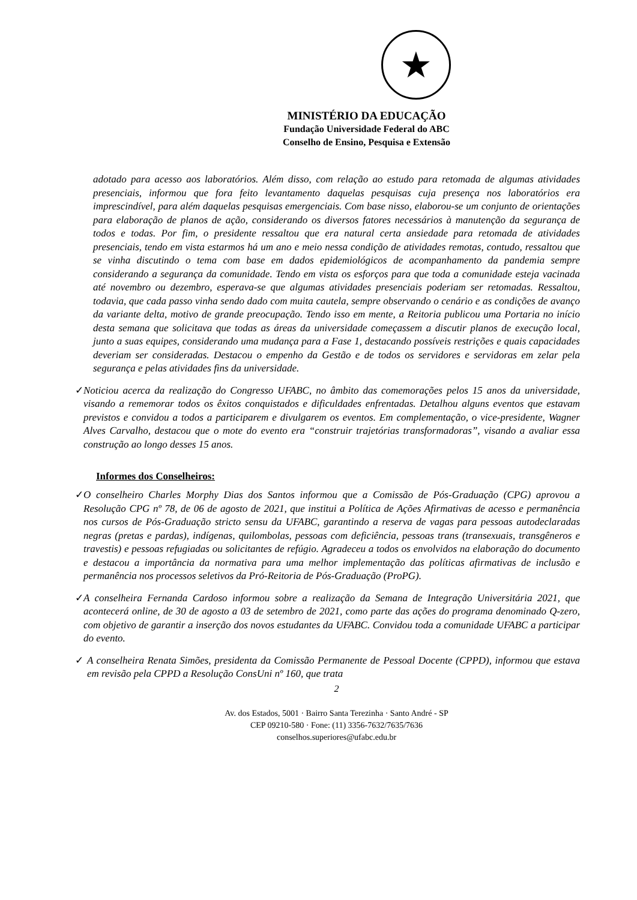★
MINISTÉRIO DA EDUCAÇÃO
Fundação Universidade Federal do ABC
Conselho de Ensino, Pesquisa e Extensão
adotado para acesso aos laboratórios. Além disso, com relação ao estudo para retomada de algumas atividades presenciais, informou que fora feito levantamento daquelas pesquisas cuja presença nos laboratórios era imprescindível, para além daquelas pesquisas emergenciais. Com base nisso, elaborou-se um conjunto de orientações para elaboração de planos de ação, considerando os diversos fatores necessários à manutenção da segurança de todos e todas. Por fim, o presidente ressaltou que era natural certa ansiedade para retomada de atividades presenciais, tendo em vista estarmos há um ano e meio nessa condição de atividades remotas, contudo, ressaltou que se vinha discutindo o tema com base em dados epidemiológicos de acompanhamento da pandemia sempre considerando a segurança da comunidade. Tendo em vista os esforços para que toda a comunidade esteja vacinada até novembro ou dezembro, esperava-se que algumas atividades presenciais poderiam ser retomadas. Ressaltou, todavia, que cada passo vinha sendo dado com muita cautela, sempre observando o cenário e as condições de avanço da variante delta, motivo de grande preocupação. Tendo isso em mente, a Reitoria publicou uma Portaria no início desta semana que solicitava que todas as áreas da universidade começassem a discutir planos de execução local, junto a suas equipes, considerando uma mudança para a Fase 1, destacando possíveis restrições e quais capacidades deveriam ser consideradas. Destacou o empenho da Gestão e de todos os servidores e servidoras em zelar pela segurança e pelas atividades fins da universidade.
✓
Noticiou acerca da realização do Congresso UFABC, no âmbito das comemorações pelos 15 anos da universidade, visando a rememorar todos os êxitos conquistados e dificuldades enfrentadas. Detalhou alguns eventos que estavam previstos e convidou a todos a participarem e divulgarem os eventos. Em complementação, o vice-presidente, Wagner Alves Carvalho, destacou que o mote do evento era “construir trajetórias transformadoras”, visando a avaliar essa construção ao longo desses 15 anos.
Informes dos Conselheiros:
✓
O conselheiro Charles Morphy Dias dos Santos informou que a Comissão de Pós-Graduação (CPG) aprovou a Resolução CPG nº 78, de 06 de agosto de 2021, que institui a Política de Ações Afirmativas de acesso e permanência nos cursos de Pós-Graduação stricto sensu da UFABC, garantindo a reserva de vagas para pessoas autodeclaradas negras (pretas e pardas), indígenas, quilombolas, pessoas com deficiência, pessoas trans (transexuais, transgêneros e travestis) e pessoas refugiadas ou solicitantes de refúgio. Agradeceu a todos os envolvidos na elaboração do documento e destacou a importância da normativa para uma melhor implementação das políticas afirmativas de inclusão e permanência nos processos seletivos da Pró-Reitoria de Pós-Graduação (ProPG).
✓
A conselheira Fernanda Cardoso informou sobre a realização da Semana de Integração Universitária 2021, que acontecerá online, de 30 de agosto a 03 de setembro de 2021, como parte das ações do programa denominado Q-zero, com objetivo de garantir a inserção dos novos estudantes da UFABC. Convidou toda a comunidade UFABC a participar do evento.
✓
A conselheira Renata Simões, presidenta da Comissão Permanente de Pessoal Docente (CPPD), informou que estava em revisão pela CPPD a Resolução ConsUni nº 160, que trata
2
Av. dos Estados, 5001 · Bairro Santa Terezinha · Santo André - SP
CEP 09210-580 · Fone: (11) 3356-7632/7635/7636
conselhos.superiores@ufabc.edu.br